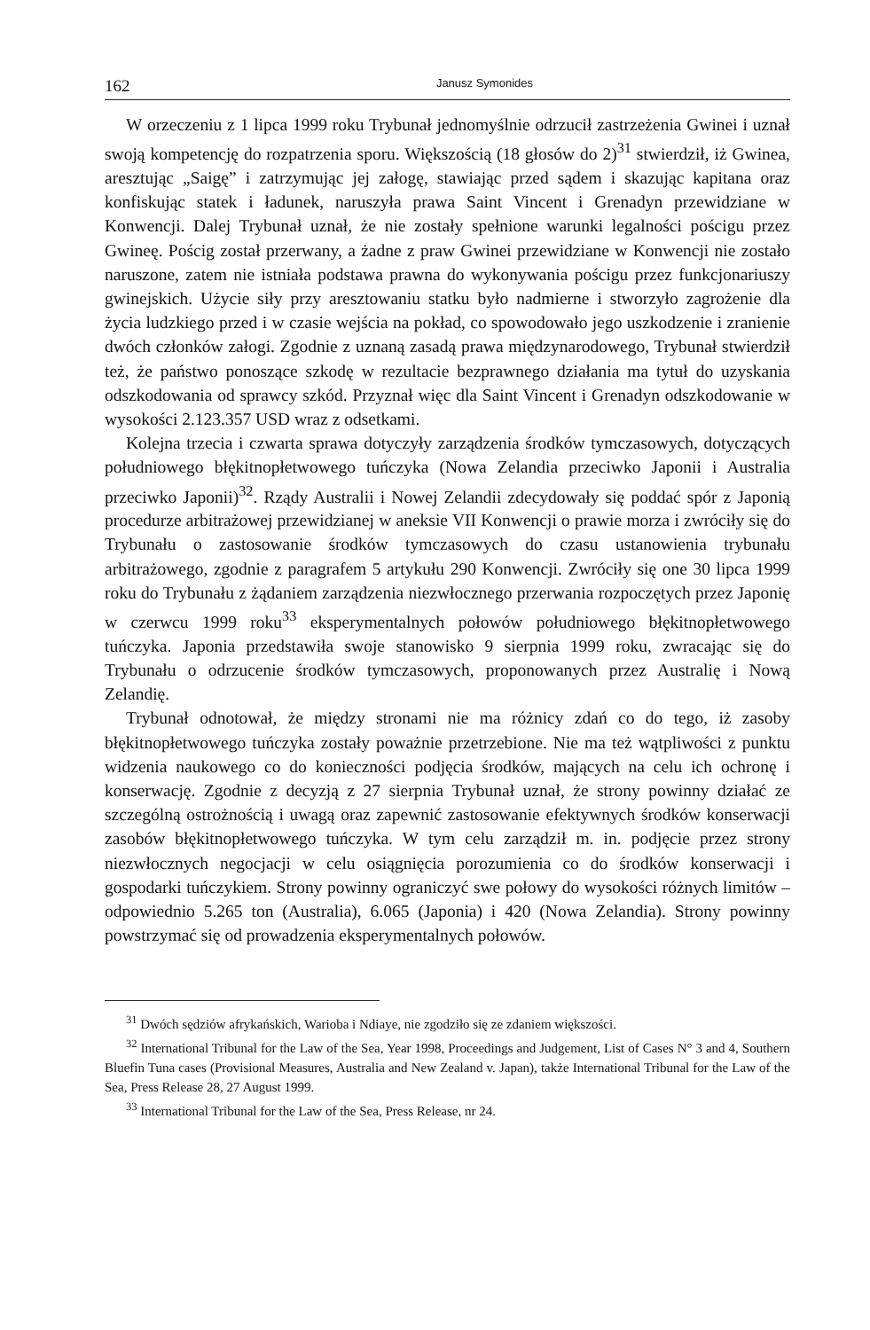162 Janusz Symonides
W orzeczeniu z 1 lipca 1999 roku Trybunał jednomyślnie odrzucił zastrzeżenia Gwinei i uznał swoją kompetencję do rozpatrzenia sporu. Większością (18 głosów do 2)<sup>31</sup> stwierdził, iż Gwinea, aresztując „Saigę” i zatrzymując jej załogę, stawiając przed sądem i skazując kapitana oraz konfiskując statek i ładunek, naruszyła prawa Saint Vincent i Grenadyn przewidziane w Konwencji. Dalej Trybunał uznał, że nie zostały spełnione warunki legalności pościgu przez Gwineę. Pościg został przerwany, a żadne z praw Gwinei przewidziane w Konwencji nie zostało naruszone, zatem nie istniała podstawa prawna do wykonywania pościgu przez funkcjonariuszy gwinejskich. Użycie siły przy aresztowaniu statku było nadmierne i stworzyło zagrożenie dla życia ludzkiego przed i w czasie wejścia na pokład, co spowodowało jego uszkodzenie i zranienie dwóch członków załogi. Zgodnie z uznaną zasadą prawa międzynarodowego, Trybunał stwierdził też, że państwo ponoszące szkodę w rezultacie bezprawnego działania ma tytuł do uzyskania odszkodowania od sprawcy szkód. Przyznał więc dla Saint Vincent i Grenadyn odszkodowanie w wysokości 2.123.357 USD wraz z odsetkami.
Kolejna trzecia i czwarta sprawa dotyczyły zarządzenia środków tymczasowych, dotyczących południowego błękitnopłetwowego tuńczyka (Nowa Zelandia przeciwko Japonii i Australia przeciwko Japonii)<sup>32</sup>. Rządy Australii i Nowej Zelandii zdecydowały się poddać spór z Japonią procedurze arbitrażowej przewidzianej w aneksie VII Konwencji o prawie morza i zwróciły się do Trybunału o zastosowanie środków tymczasowych do czasu ustanowienia trybunału arbitrażowego, zgodnie z paragrafem 5 artykułu 290 Konwencji. Zwróciły się one 30 lipca 1999 roku do Trybunału z żądaniem zarządzenia niezwłocznego przerwania rozpoczętych przez Japonię w czerwcu 1999 roku<sup>33</sup> eksperymentalnych połowów południowego błękitnopłetwowego tuńczyka. Japonia przedstawiła swoje stanowisko 9 sierpnia 1999 roku, zwracając się do Trybunału o odrzucenie środków tymczasowych, proponowanych przez Australię i Nową Zelandię.
Trybunał odnotował, że między stronami nie ma różnicy zdań co do tego, iż zasoby błękitnopłetwowego tuńczyka zostały poważnie przetrzebione. Nie ma też wątpliwości z punktu widzenia naukowego co do konieczności podjęcia środków, mających na celu ich ochronę i konserwację. Zgodnie z decyzją z 27 sierpnia Trybunał uznał, że strony powinny działać ze szczególną ostrożnością i uwagą oraz zapewnić zastosowanie efektywnych środków konserwacji zasobów błękitnopłetwowego tuńczyka. W tym celu zarządził m. in. podjęcie przez strony niezwłocznych negocjacji w celu osiągnięcia porozumienia co do środków konserwacji i gospodarki tuńczykiem. Strony powinny ograniczyć swe połowy do wysokości różnych limitów – odpowiednio 5.265 ton (Australia), 6.065 (Japonia) i 420 (Nowa Zelandia). Strony powinny powstrzymać się od prowadzenia eksperymentalnych połowów.
<sup>31</sup> Dwóch sędziów afrykańskich, Warioba i Ndiaye, nie zgodziło się ze zdaniem większości.
<sup>32</sup> International Tribunal for the Law of the Sea, Year 1998, Proceedings and Judgement, List of Cases N° 3 and 4, Southern Bluefin Tuna cases (Provisional Measures, Australia and New Zealand v. Japan), także International Tribunal for the Law of the Sea, Press Release 28, 27 August 1999.
<sup>33</sup> International Tribunal for the Law of the Sea, Press Release, nr 24.